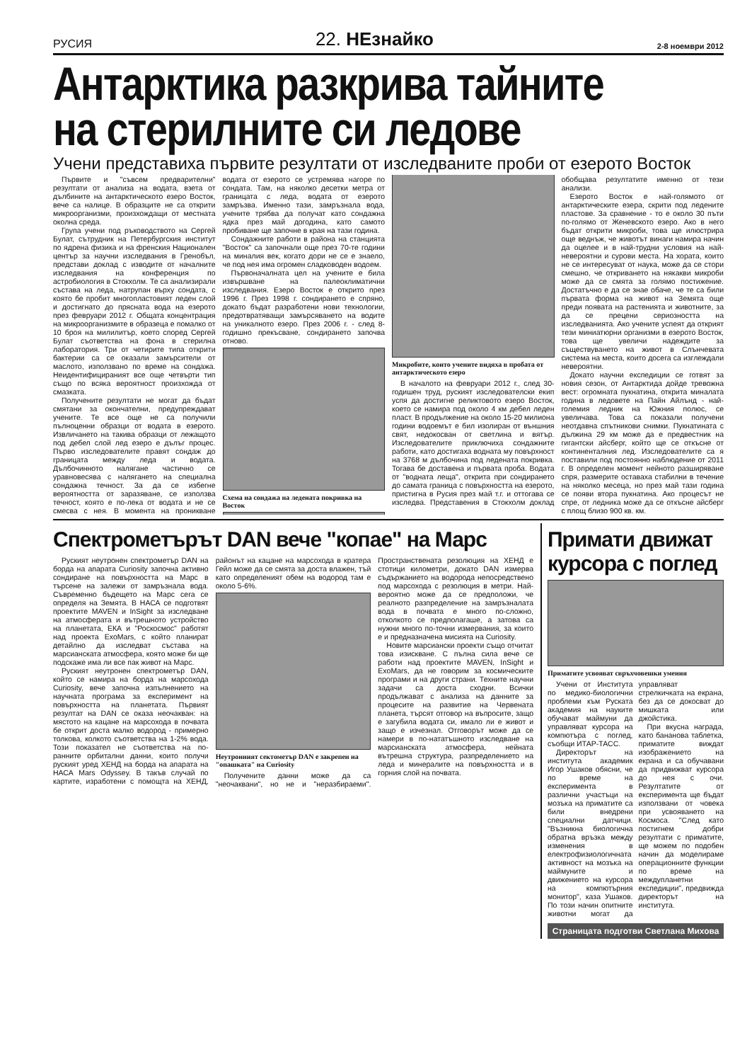РУСИЯ 22. НЕзнайко 2-8 ноември 2012
Антарктика разкрива тайните на стерилните си ледове
Учени представиха първите резултати от изследваните проби от езерото Восток
Първите и "съвсем предварителни" резултати от анализа на водата, взета от дълбините на антарктическото езеро Восток, вече са налице. В образците не са открити микроорганизми, произхождащи от местната околна среда.
Група учени под ръководството на Сергей Булат, сътрудник на Петербургския институт по ядрена физика и на френския Национален център за научни изследвания в Гренобъл, представи доклад с изводите от началните изследвания на конференция по астробиология в Стокхолм. Те са анализирали състава на леда, натрупан върху сондата, с която бе пробит многопластовият леден слой и достигнато до прясната вода на езерото през февруари 2012 г. Общата концентрация на микроорганизмите в образеца е помалко от 10 броя на милилитър, което според Сергей Булат съответства на фона в стерилна лаборатория. Три от четирите типа открити бактерии са се оказали замърсители от маслото, използвано по време на сондажа. Неидентифицираният все още четвърти тип също по всяка вероятност произхожда от смазката.
Получените резултати не могат да бъдат смятани за окончателни, предупреждават учените. Те все още не са получили пълноценни образци от водата в езерото. Извличането на такива образци от лежащото под дебел слой лед езеро е дълъг процес. Първо изследователите правят сондаж до границата между леда и водата. Дълбочинното налягане частично се уравновесява с налягането на специална сондажна течност. За да се избегне вероятността от заразяване, се използва течност, която е по-лека от водата и не се смесва с нея. В момента на проникване водата от езерото се устремява нагоре по сондата. Там, на няколко десетки метра от границата с леда, водата от езерото замръзва. Именно тази, замръзнала вода, учените трябва да получат като сондажна ядка през май догодина, като самото пробиване ще започне в края на тази година.
Сондажните работи в района на станцията "Восток" са започнали още през 70-те години на миналия век, когато дори не се е знаело, че под нея има огромен сладководен водоем.
Първоначалната цел на учените е била извършване на палеоклиматични изследвания. Езеро Восток е открито през 1996 г. През 1998 г. сондирането е спряно, докато бъдат разработени нови технологии, предотвратяващи замърсяването на водите на уникалното езеро. През 2006 г. - след 8-годишно прекъсване, сондирането започва отново.
Схема на сондажа на ледената покривка на Восток
Микробите, които учените видяха в пробата от антарктическото езеро
В началото на февруари 2012 г., след 30-годишен труд, руският изследователски екип успя да достигне реликтовото езеро Восток, което се намира под около 4 км дебел леден пласт. В продължение на около 15-20 милиона години водоемът е бил изолиран от външния свят, недокосван от светлина и вятър. Изследователите приключиха сондажните работи, като достигаха водната му повърхност на 3768 м дълбочина под ледената покривка. Тогава бе доставена и първата проба. Водата от "водната леща", открита при сондирането до самата граница с повърхността на езерото, пристигна в Русия през май т.г. и оттогава се изследва. Представения в Стокхолм доклад обобщава резултатите именно от тези анализи.
Езерото Восток е най-голямото от антарктическите езера, скрити под ледените пластове. За сравнение - то е около 30 пъти по-голямо от Женевското езеро. Ако в него бъдат открити микроби, това ще илюстрира още веднъж, че животът винаги намира начин да оцелее и в най-трудни условия на най-невероятни и сурови места. На хората, които не се интересуват от наука, може да се стори смешно, че откриването на някакви микроби може да се смята за голямо постижение. Достатъчно е да се знае обаче, че те са били първата форма на живот на Земята още преди появата на растенията и животните, за да се прецени сериозността на изследванията. Ако учените успеят да открият тези миниатюрни организми в езерото Восток, това ще увеличи надеждите за съществуването на живот в Слънчевата система на места, които досега са изглеждали невероятни.
Докато научни експедиции се готвят за новия сезон, от Антарктида дойде тревожна вест: огромната пукнатина, открита миналата година в ледовете на Пайн Айлънд - най-големия ледник на Южния полюс, се увеличава. Това са показали получени неотдавна спътникови снимки. Пукнатината с дължина 29 км може да е предвестник на гигантски айсберг, който ще се откъсне от континенталния лед. Изследователите са я поставили под постоянно наблюдение от 2011 г. В определен момент нейното разширяване спря, размерите оставаха стабилни в течение на няколко месеца, но през май тази година се появи втора пукнатина. Ако процесът не спре, от ледника може да се откъсне айсберг с площ близо 900 кв. км.
Спектрометърът DAN вече "копае" на Марс
Руският неутронен спектрометър DAN на борда на апарата Curiosity започна активно сондиране на повърхността на Марс в търсене на залежи от замръзнала вода. Съвременно бъдещето на Марс сега се определя на Земята. В НАСА се подготвят проектите MAVEN и InSight за изследване на атмосферата и вътрешното устройство на планетата, ЕКА и "Роскосмос" работят над проекта ExoMars, с който планират детайлно да изследват състава на марсианската атмосфера, която може би ще подскаже има ли все пак живот на Марс.
Руският неутронен спектрометър DAN, който се намира на борда на марсохода Curiosity, вече започна изпълнението на научната програма за експеримент на повърхността на планетата. Първият резултат на DAN се оказа неочакван: на мястото на кацане на марсохода в почвата бе открит доста малко водород - примерно толкова, колкото съответства на 1-2% вода. Този показател не съответства на по-ранните орбитални данни, които получи руският уред ХЕНД на борда на апарата на НАСА Mars Odyssey. В такъв случай по картите, изработени с помощта на ХЕНД, районът на кацане на марсохода в кратера Гейл може да се смята за доста влажен, тъй като определеният обем на водород там е около 5-6%.
Неутронният сектометър DAN е закрепен на "опашката" на Curiosity
Получените данни може да са "неочаквани", но не и "неразбираеми". Пространствената резолюция на ХЕНД е стотици километри, докато DAN измерва съдържанието на водорода непосредствено под марсохода с резолюция в метри. Най-вероятно може да се предположи, че реалното разпределение на замръзналата вода в почвата е много по-сложно, отколкото се предполагаше, а затова са нужни много по-точни измервания, за които е и предназначена мисията на Curiosity.
Новите марсиански проекти също отчитат това изискване. С пълна сила вече се работи над проектите MAVEN, InSight и ExoMars, да не говорим за космическите програми и на други страни. Техните научни задачи са доста сходни. Всички продължават с анализа на данните за процесите на развитие на Червената планета, търсят отговор на въпросите, защо е загубила водата си, имало ли е живот и защо е изчезнал. Отговорът може да се намери в по-нататъшното изследване на марсианската атмосфера, нейната вътрешна структура, разпределението на леда и минералите на повърхността и в горния слой на почвата.
Примати движат курсора с поглед
Приматите усвояват свръхчовешки умения
Учени от Института по медико-биологични проблеми към Руската академия на науките обучават маймуни да управляват курсора на компютъра с поглед, съобщи ИТАР-ТАСС.
Директорът на института академик Игор Ушаков обясни, че по време на експеримента в различни участъци на мозъка на приматите са били внедрени специални датчици. "Възникна биологична обратна връзка между изменения в електрофизиологичната активност на мозъка на маймуните и движението на курсора на компютърния монитор", каза Ушаков. По този начин опитните животни могат да управляват стрелкичката на екрана, без да се докосват до мишката или джойстика.
При вкусна награда, като бананова таблетка, приматите виждат изображението на екрана и са обучавани да придвижват курсора до нея с очи. Резултатите от експеримента ще бъдат използвани от човека при усвояването на Космоса. "След като постигнем добри резултати с приматите, ще можем по подобен начин да моделираме операционните функции по време на междупланетни експедиции", предвижда директорът на института.
Страницата подготви Светлана Михова